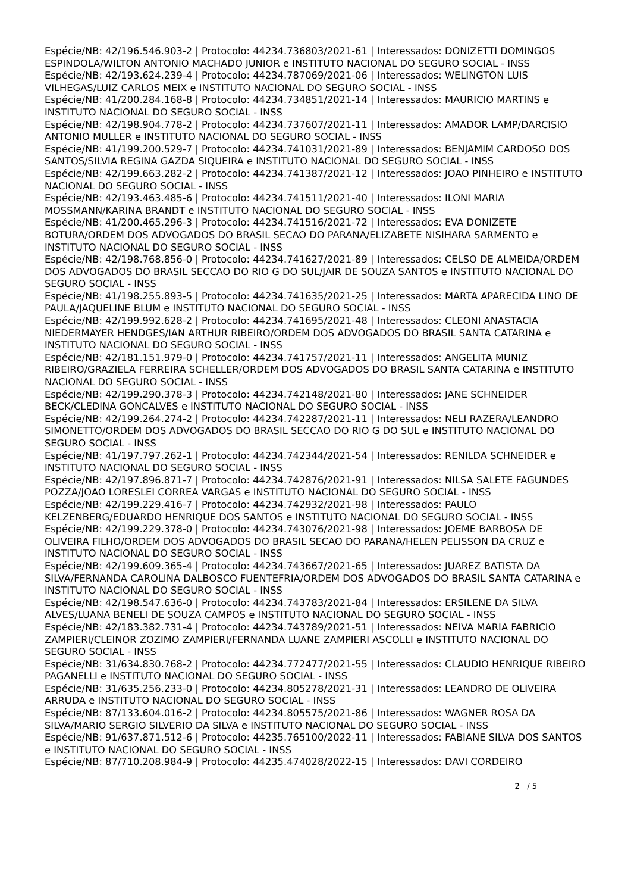Espécie/NB: 42/196.546.903-2 | Protocolo: 44234.736803/2021-61 | Interessados: DONIZETTI DOMINGOS ESPINDOLA/WILTON ANTONIO MACHADO JUNIOR e INSTITUTO NACIONAL DO SEGURO SOCIAL - INSS
Espécie/NB: 42/193.624.239-4 | Protocolo: 44234.787069/2021-06 | Interessados: WELINGTON LUIS VILHEGAS/LUIZ CARLOS MEIX e INSTITUTO NACIONAL DO SEGURO SOCIAL - INSS
Espécie/NB: 41/200.284.168-8 | Protocolo: 44234.734851/2021-14 | Interessados: MAURICIO MARTINS e INSTITUTO NACIONAL DO SEGURO SOCIAL - INSS
Espécie/NB: 42/198.904.778-2 | Protocolo: 44234.737607/2021-11 | Interessados: AMADOR LAMP/DARCISIO ANTONIO MULLER e INSTITUTO NACIONAL DO SEGURO SOCIAL - INSS
Espécie/NB: 41/199.200.529-7 | Protocolo: 44234.741031/2021-89 | Interessados: BENJAMIM CARDOSO DOS SANTOS/SILVIA REGINA GAZDA SIQUEIRA e INSTITUTO NACIONAL DO SEGURO SOCIAL - INSS
Espécie/NB: 42/199.663.282-2 | Protocolo: 44234.741387/2021-12 | Interessados: JOAO PINHEIRO e INSTITUTO NACIONAL DO SEGURO SOCIAL - INSS
Espécie/NB: 42/193.463.485-6 | Protocolo: 44234.741511/2021-40 | Interessados: ILONI MARIA MOSSMANN/KARINA BRANDT e INSTITUTO NACIONAL DO SEGURO SOCIAL - INSS
Espécie/NB: 41/200.465.296-3 | Protocolo: 44234.741516/2021-72 | Interessados: EVA DONIZETE BOTURA/ORDEM DOS ADVOGADOS DO BRASIL SECAO DO PARANA/ELIZABETE NISIHARA SARMENTO e INSTITUTO NACIONAL DO SEGURO SOCIAL - INSS
Espécie/NB: 42/198.768.856-0 | Protocolo: 44234.741627/2021-89 | Interessados: CELSO DE ALMEIDA/ORDEM DOS ADVOGADOS DO BRASIL SECCAO DO RIO G DO SUL/JAIR DE SOUZA SANTOS e INSTITUTO NACIONAL DO SEGURO SOCIAL - INSS
Espécie/NB: 41/198.255.893-5 | Protocolo: 44234.741635/2021-25 | Interessados: MARTA APARECIDA LINO DE PAULA/JAQUELINE BLUM e INSTITUTO NACIONAL DO SEGURO SOCIAL - INSS
Espécie/NB: 42/199.992.628-2 | Protocolo: 44234.741695/2021-48 | Interessados: CLEONI ANASTACIA NIEDERMAYER HENDGES/IAN ARTHUR RIBEIRO/ORDEM DOS ADVOGADOS DO BRASIL SANTA CATARINA e INSTITUTO NACIONAL DO SEGURO SOCIAL - INSS
Espécie/NB: 42/181.151.979-0 | Protocolo: 44234.741757/2021-11 | Interessados: ANGELITA MUNIZ RIBEIRO/GRAZIELA FERREIRA SCHELLER/ORDEM DOS ADVOGADOS DO BRASIL SANTA CATARINA e INSTITUTO NACIONAL DO SEGURO SOCIAL - INSS
Espécie/NB: 42/199.290.378-3 | Protocolo: 44234.742148/2021-80 | Interessados: JANE SCHNEIDER BECK/CLEDINA GONCALVES e INSTITUTO NACIONAL DO SEGURO SOCIAL - INSS
Espécie/NB: 42/199.264.274-2 | Protocolo: 44234.742287/2021-11 | Interessados: NELI RAZERA/LEANDRO SIMONETTO/ORDEM DOS ADVOGADOS DO BRASIL SECCAO DO RIO G DO SUL e INSTITUTO NACIONAL DO SEGURO SOCIAL - INSS
Espécie/NB: 41/197.797.262-1 | Protocolo: 44234.742344/2021-54 | Interessados: RENILDA SCHNEIDER e INSTITUTO NACIONAL DO SEGURO SOCIAL - INSS
Espécie/NB: 42/197.896.871-7 | Protocolo: 44234.742876/2021-91 | Interessados: NILSA SALETE FAGUNDES POZZA/JOAO LORESLEI CORREA VARGAS e INSTITUTO NACIONAL DO SEGURO SOCIAL - INSS
Espécie/NB: 42/199.229.416-7 | Protocolo: 44234.742932/2021-98 | Interessados: PAULO KELZENBERG/EDUARDO HENRIQUE DOS SANTOS e INSTITUTO NACIONAL DO SEGURO SOCIAL - INSS
Espécie/NB: 42/199.229.378-0 | Protocolo: 44234.743076/2021-98 | Interessados: JOEME BARBOSA DE OLIVEIRA FILHO/ORDEM DOS ADVOGADOS DO BRASIL SECAO DO PARANA/HELEN PELISSON DA CRUZ e INSTITUTO NACIONAL DO SEGURO SOCIAL - INSS
Espécie/NB: 42/199.609.365-4 | Protocolo: 44234.743667/2021-65 | Interessados: JUAREZ BATISTA DA SILVA/FERNANDA CAROLINA DALBOSCO FUENTEFRIA/ORDEM DOS ADVOGADOS DO BRASIL SANTA CATARINA e INSTITUTO NACIONAL DO SEGURO SOCIAL - INSS
Espécie/NB: 42/198.547.636-0 | Protocolo: 44234.743783/2021-84 | Interessados: ERSILENE DA SILVA ALVES/LUANA BENELI DE SOUZA CAMPOS e INSTITUTO NACIONAL DO SEGURO SOCIAL - INSS
Espécie/NB: 42/183.382.731-4 | Protocolo: 44234.743789/2021-51 | Interessados: NEIVA MARIA FABRICIO ZAMPIERI/CLEINOR ZOZIMO ZAMPIERI/FERNANDA LUANE ZAMPIERI ASCOLLI e INSTITUTO NACIONAL DO SEGURO SOCIAL - INSS
Espécie/NB: 31/634.830.768-2 | Protocolo: 44234.772477/2021-55 | Interessados: CLAUDIO HENRIQUE RIBEIRO PAGANELLI e INSTITUTO NACIONAL DO SEGURO SOCIAL - INSS
Espécie/NB: 31/635.256.233-0 | Protocolo: 44234.805278/2021-31 | Interessados: LEANDRO DE OLIVEIRA ARRUDA e INSTITUTO NACIONAL DO SEGURO SOCIAL - INSS
Espécie/NB: 87/133.604.016-2 | Protocolo: 44234.805575/2021-86 | Interessados: WAGNER ROSA DA SILVA/MARIO SERGIO SILVERIO DA SILVA e INSTITUTO NACIONAL DO SEGURO SOCIAL - INSS
Espécie/NB: 91/637.871.512-6 | Protocolo: 44235.765100/2022-11 | Interessados: FABIANE SILVA DOS SANTOS e INSTITUTO NACIONAL DO SEGURO SOCIAL - INSS
Espécie/NB: 87/710.208.984-9 | Protocolo: 44235.474028/2022-15 | Interessados: DAVI CORDEIRO
2 / 5